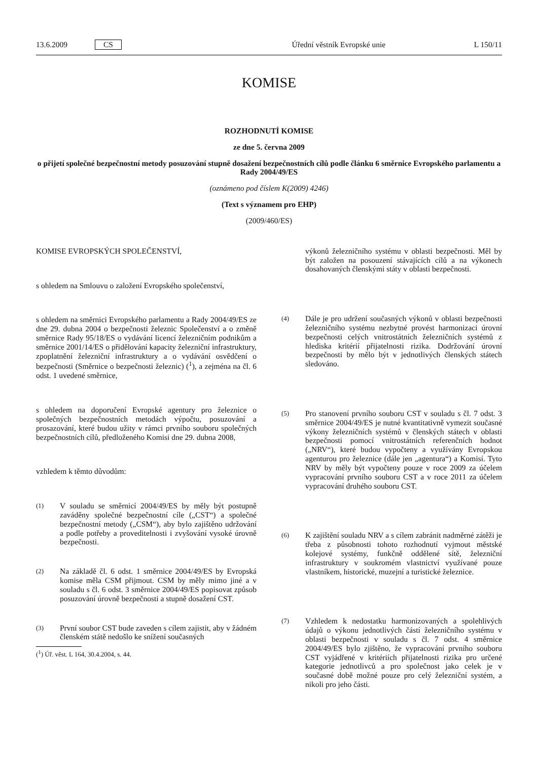13.6.2009 CS Úřední věstník Evropské unie L 150/11
KOMISE
ROZHODNUTÍ KOMISE
ze dne 5. června 2009
o přijetí společné bezpečnostní metody posuzování stupně dosažení bezpečnostních cílů podle článku 6 směrnice Evropského parlamentu a Rady 2004/49/ES
(oznámeno pod číslem K(2009) 4246)
(Text s významem pro EHP)
(2009/460/ES)
KOMISE EVROPSKÝCH SPOLEČENSTVÍ,
s ohledem na Smlouvu o založení Evropského společenství,
s ohledem na směrnici Evropského parlamentu a Rady 2004/49/ES ze dne 29. dubna 2004 o bezpečnosti železnic Společenství a o změně směrnice Rady 95/18/ES o vydávání licencí železničním podnikům a směrnice 2001/14/ES o přidělování kapacity železniční infrastruktury, zpoplatnění železniční infrastruktury a o vydávání osvědčení o bezpečnosti (Směrnice o bezpečnosti železnic) (<sup>1</sup>), a zejména na čl. 6 odst. 1 uvedené směrnice,
s ohledem na doporučení Evropské agentury pro železnice o společných bezpečnostních metodách výpočtu, posuzování a prosazování, které budou užity v rámci prvního souboru společných bezpečnostních cílů, předloženého Komisi dne 29. dubna 2008,
vzhledem k těmto důvodům:
(1)
V souladu se směrnicí 2004/49/ES by měly být postupně zaváděny společné bezpečnostní cíle („CST“) a společné bezpečnostní metody („CSM“), aby bylo zajištěno udržování a podle potřeby a proveditelnosti i zvyšování vysoké úrovně bezpečnosti.
(2)
Na základě čl. 6 odst. 1 směrnice 2004/49/ES by Evropská komise měla CSM přijmout. CSM by měly mimo jiné a v souladu s čl. 6 odst. 3 směrnice 2004/49/ES popisovat způsob posuzování úrovně bezpečnosti a stupně dosažení CST.
(3)
První soubor CST bude zaveden s cílem zajistit, aby v žádném členském státě nedošlo ke snížení současných
(<sup>1</sup>) Úř. věst. L 164, 30.4.2004, s. 44.
výkonů železničního systému v oblasti bezpečnosti. Měl by být založen na posouzení stávajících cílů a na výkonech dosahovaných členskými státy v oblasti bezpečnosti.
(4)
Dále je pro udržení současných výkonů v oblasti bezpečnosti železničního systému nezbytné provést harmonizaci úrovní bezpečnosti celých vnitrostátních železničních systémů z hlediska kritérií přijatelnosti rizika. Dodržování úrovní bezpečnosti by mělo být v jednotlivých členských státech sledováno.
(5)
Pro stanovení prvního souboru CST v souladu s čl. 7 odst. 3 směrnice 2004/49/ES je nutné kvantitativně vymezit současné výkony železničních systémů v členských státech v oblasti bezpečnosti pomocí vnitrostátních referenčních hodnot („NRV“), které budou vypočteny a využívány Evropskou agenturou pro železnice (dále jen „agentura“) a Komisí. Tyto NRV by měly být vypočteny pouze v roce 2009 za účelem vypracování prvního souboru CST a v roce 2011 za účelem vypracování druhého souboru CST.
(6)
K zajištění souladu NRV a s cílem zabránit nadměrné zátěži je třeba z působnosti tohoto rozhodnutí vyjmout městské kolejové systémy, funkčně oddělené sítě, železniční infrastruktury v soukromém vlastnictví využívané pouze vlastníkem, historické, muzejní a turistické železnice.
(7)
Vzhledem k nedostatku harmonizovaných a spolehlivých údajů o výkonu jednotlivých částí železničního systému v oblasti bezpečnosti v souladu s čl. 7 odst. 4 směrnice 2004/49/ES bylo zjištěno, že vypracování prvního souboru CST vyjádřené v kritériích přijatelnosti rizika pro určené kategorie jednotlivců a pro společnost jako celek je v současné době možné pouze pro celý železniční systém, a nikoli pro jeho části.